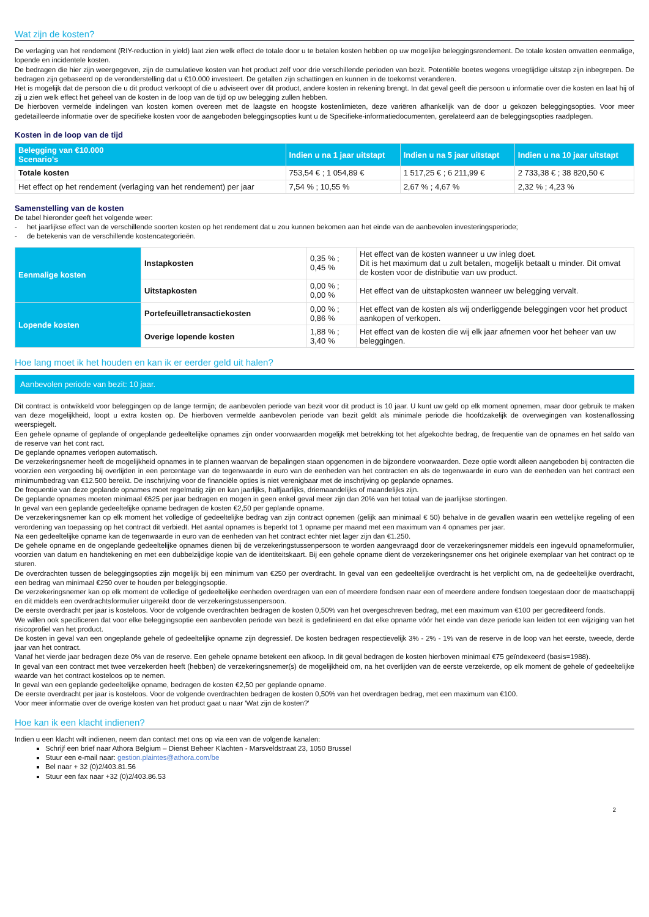Wat zijn de kosten?
De verlaging van het rendement (RIY-reduction in yield) laat zien welk effect de totale door u te betalen kosten hebben op uw mogelijke beleggingsrendement. De totale kosten omvatten eenmalige, lopende en incidentele kosten.
De bedragen die hier zijn weergegeven, zijn de cumulatieve kosten van het product zelf voor drie verschillende perioden van bezit. Potentiële boetes wegens vroegtijdige uitstap zijn inbegrepen. De bedragen zijn gebaseerd op de veronderstelling dat u €10.000 investeert. De getallen zijn schattingen en kunnen in de toekomst veranderen.
Het is mogelijk dat de persoon die u dit product verkoopt of die u adviseert over dit product, andere kosten in rekening brengt. In dat geval geeft die persoon u informatie over die kosten en laat hij of zij u zien welk effect het geheel van de kosten in de loop van de tijd op uw belegging zullen hebben.
De hierboven vermelde indelingen van kosten komen overeen met de laagste en hoogste kostenlimieten, deze variëren afhankelijk van de door u gekozen beleggingsopties. Voor meer gedetailleerde informatie over de specifieke kosten voor de aangeboden beleggingsopties kunt u de Specifieke-informatiedocumenten, gerelateerd aan de beleggingsopties raadplegen.
Kosten in de loop van de tijd
| Belegging van €10.000 Scenario's | Indien u na 1 jaar uitstapt | Indien u na 5 jaar uitstapt | Indien u na 10 jaar uitstapt |
| --- | --- | --- | --- |
| Totale kosten | 753,54 € ; 1 054,89 € | 1 517,25 € ; 6 211,99 € | 2 733,38 € ; 38 820,50 € |
| Het effect op het rendement (verlaging van het rendement) per jaar | 7,54 % ; 10,55 % | 2,67 % ; 4,67 % | 2,32 % ; 4,23 % |
Samenstelling van de kosten
De tabel hieronder geeft het volgende weer:
- het jaarlijkse effect van de verschillende soorten kosten op het rendement dat u zou kunnen bekomen aan het einde van de aanbevolen investeringsperiode;
- de betekenis van de verschillende kostencategorieën.
| Eenmalige kosten | Instapkosten | 0,35 % ; 0,45 % | Het effect van de kosten wanneer u uw inleg doet. Dit is het maximum dat u zult betalen, mogelijk betaalt u minder. Dit omvat de kosten voor de distributie van uw product. |
| | Uitstapkosten | 0,00 % ; 0,00 % | Het effect van de uitstapkosten wanneer uw belegging vervalt. |
| Lopende kosten | Portefeuilletransactiekosten | 0,00 % ; 0,86 % | Het effect van de kosten als wij onderliggende beleggingen voor het product aankopen of verkopen. |
| | Overige lopende kosten | 1,88 % ; 3,40 % | Het effect van de kosten die wij elk jaar afnemen voor het beheer van uw beleggingen. |
Hoe lang moet ik het houden en kan ik er eerder geld uit halen?
Aanbevolen periode van bezit: 10 jaar.
Dit contract is ontwikkeld voor beleggingen op de lange termijn; de aanbevolen periode van bezit voor dit product is 10 jaar. U kunt uw geld op elk moment opnemen, maar door gebruik te maken van deze mogelijkheid, loopt u extra kosten op. De hierboven vermelde aanbevolen periode van bezit geldt als minimale periode die hoofdzakelijk de overwegingen van kostenaflossing weerspiegelt.
Een gehele opname of geplande of ongeplande gedeeltelijke opnames zijn onder voorwaarden mogelijk met betrekking tot het afgekochte bedrag, de frequentie van de opnames en het saldo van de reserve van het cont ract.
De geplande opnames verlopen automatisch.
De verzekeringsnemer heeft de mogelijkheid opnames in te plannen waarvan de bepalingen staan opgenomen in de bijzondere voorwaarden. Deze optie wordt alleen aangeboden bij contracten die voorzien een vergoeding bij overlijden in een percentage van de tegenwaarde in euro van de eenheden van het contracten en als de tegenwaarde in euro van de eenheden van het contract een minimumbedrag van €12.500 bereikt. De inschrijving voor de financiële opties is niet verenigbaar met de inschrijving op geplande opnames.
De frequentie van deze geplande opnames moet regelmatig zijn en kan jaarlijks, halfjaarlijks, driemaandelijks of maandelijks zijn.
De geplande opnames moeten minimaal €625 per jaar bedragen en mogen in geen enkel geval meer zijn dan 20% van het totaal van de jaarlijkse stortingen.
In geval van een geplande gedeeltelijke opname bedragen de kosten €2,50 per geplande opname.
De verzekeringsnemer kan op elk moment het volledige of gedeeltelijke bedrag van zijn contract opnemen (gelijk aan minimaal € 50) behalve in de gevallen waarin een wettelijke regeling of een verordening van toepassing op het contract dit verbiedt. Het aantal opnames is beperkt tot 1 opname per maand met een maximum van 4 opnames per jaar.
Na een gedeeltelijke opname kan de tegenwaarde in euro van de eenheden van het contract echter niet lager zijn dan €1.250.
De gehele opname en de ongeplande gedeeltelijke opnames dienen bij de verzekeringstussenpersoon te worden aangevraagd door de verzekeringsnemer middels een ingevuld opnameformulier, voorzien van datum en handtekening en met een dubbelzijdige kopie van de identiteitskaart. Bij een gehele opname dient de verzekeringsnemer ons het originele exemplaar van het contract op te sturen.
De overdrachten tussen de beleggingsopties zijn mogelijk bij een minimum van €250 per overdracht. In geval van een gedeeltelijke overdracht is het verplicht om, na de gedeeltelijke overdracht, een bedrag van minimaal €250 over te houden per beleggingsoptie.
De verzekeringsnemer kan op elk moment de volledige of gedeeltelijke eenheden overdragen van een of meerdere fondsen naar een of meerdere andere fondsen toegestaan door de maatschappij en dit middels een overdrachtsformulier uitgereikt door de verzekeringstussenpersoon.
De eerste overdracht per jaar is kosteloos. Voor de volgende overdrachten bedragen de kosten 0,50% van het overgeschreven bedrag, met een maximum van €100 per gecrediteerd fonds.
We willen ook specificeren dat voor elke beleggingsoptie een aanbevolen periode van bezit is gedefinieerd en dat elke opname vóór het einde van deze periode kan leiden tot een wijziging van het risicoprofiel van het product.
De kosten in geval van een ongeplande gehele of gedeeltelijke opname zijn degressief. De kosten bedragen respectievelijk 3% - 2% - 1% van de reserve in de loop van het eerste, tweede, derde jaar van het contract.
Vanaf het vierde jaar bedragen deze 0% van de reserve. Een gehele opname betekent een afkoop. In dit geval bedragen de kosten hierboven minimaal €75 geïndexeerd (basis=1988).
In geval van een contract met twee verzekerden heeft (hebben) de verzekeringsnemer(s) de mogelijkheid om, na het overlijden van de eerste verzekerde, op elk moment de gehele of gedeeltelijke waarde van het contract kosteloos op te nemen.
In geval van een geplande gedeeltelijke opname, bedragen de kosten €2,50 per geplande opname.
De eerste overdracht per jaar is kosteloos. Voor de volgende overdrachten bedragen de kosten 0,50% van het overdragen bedrag, met een maximum van €100.
Voor meer informatie over de overige kosten van het product gaat u naar 'Wat zijn de kosten?'
Hoe kan ik een klacht indienen?
Indien u een klacht wilt indienen, neem dan contact met ons op via een van de volgende kanalen:
Schrijf een brief naar Athora Belgium – Dienst Beheer Klachten - Marsveldstraat 23, 1050 Brussel
Stuur een e-mail naar: gestion.plaintes@athora.com/be
Bel naar + 32 (0)2/403.81.56
Stuur een fax naar +32 (0)2/403.86.53
2